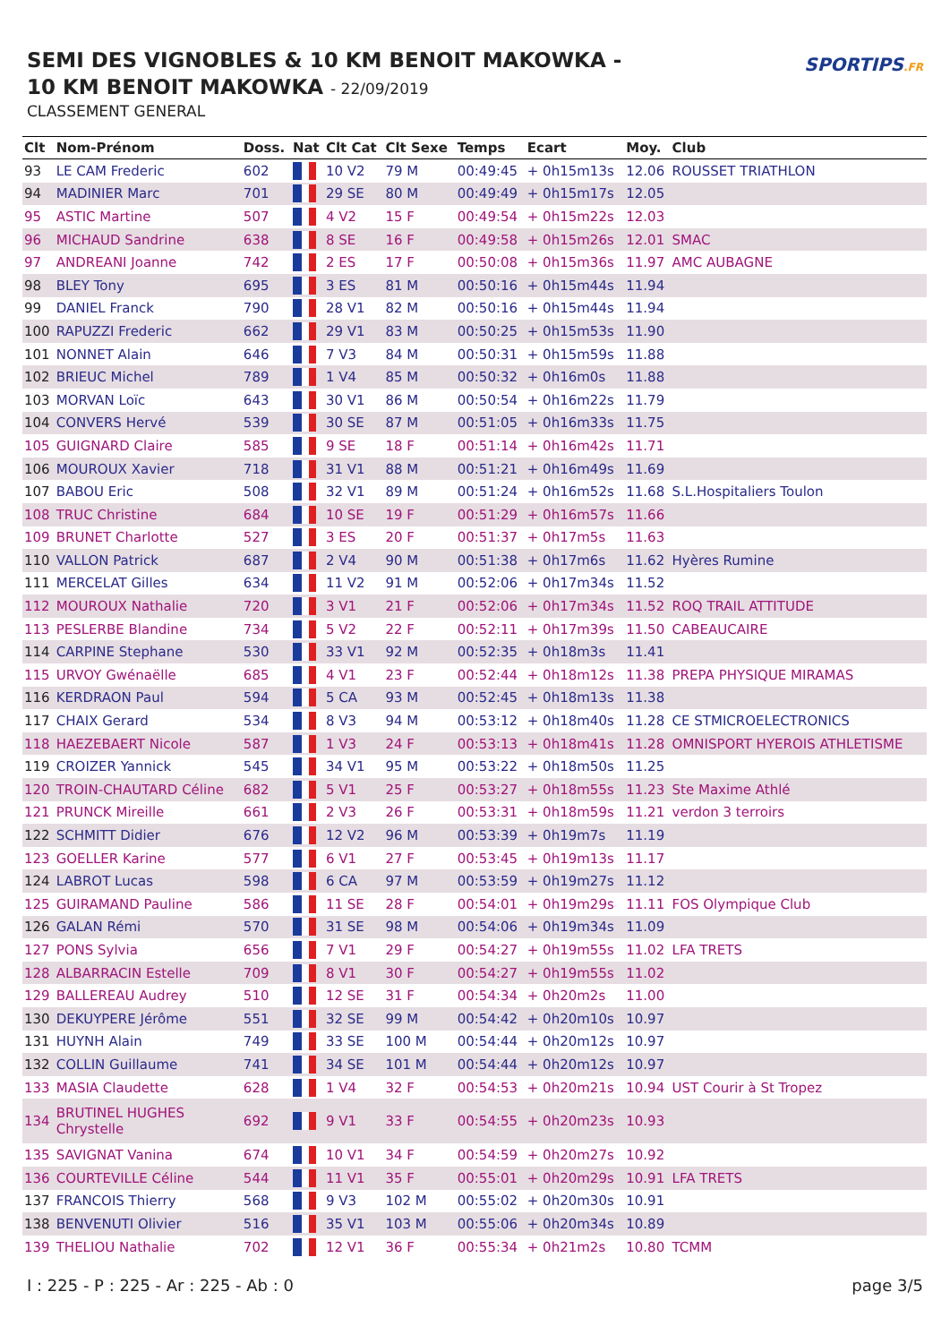SEMI DES VIGNOBLES & 10 KM BENOIT MAKOWKA -
10 KM BENOIT MAKOWKA - 22/09/2019
CLASSEMENT GENERAL
SPORTIPS.FR
| Clt | Nom-Prénom | Doss. | Nat | Clt Cat | Clt Sexe | Temps | Ecart | Moy. | Club |
| --- | --- | --- | --- | --- | --- | --- | --- | --- | --- |
| 93 | LE CAM Frederic | 602 | | 10 V2 | 79 M | 00:49:45 | + 0h15m13s | 12.06 | ROUSSET TRIATHLON |
| 94 | MADINIER Marc | 701 | | 29 SE | 80 M | 00:49:49 | + 0h15m17s | 12.05 | |
| 95 | ASTIC Martine | 507 | | 4 V2 | 15 F | 00:49:54 | + 0h15m22s | 12.03 | |
| 96 | MICHAUD Sandrine | 638 | | 8 SE | 16 F | 00:49:58 | + 0h15m26s | 12.01 | SMAC |
| 97 | ANDREANI Joanne | 742 | | 2 ES | 17 F | 00:50:08 | + 0h15m36s | 11.97 | AMC AUBAGNE |
| 98 | BLEY Tony | 695 | | 3 ES | 81 M | 00:50:16 | + 0h15m44s | 11.94 | |
| 99 | DANIEL Franck | 790 | | 28 V1 | 82 M | 00:50:16 | + 0h15m44s | 11.94 | |
| 100 | RAPUZZI Frederic | 662 | | 29 V1 | 83 M | 00:50:25 | + 0h15m53s | 11.90 | |
| 101 | NONNET Alain | 646 | | 7 V3 | 84 M | 00:50:31 | + 0h15m59s | 11.88 | |
| 102 | BRIEUC Michel | 789 | | 1 V4 | 85 M | 00:50:32 | + 0h16m0s | 11.88 | |
| 103 | MORVAN Loïc | 643 | | 30 V1 | 86 M | 00:50:54 | + 0h16m22s | 11.79 | |
| 104 | CONVERS Hervé | 539 | | 30 SE | 87 M | 00:51:05 | + 0h16m33s | 11.75 | |
| 105 | GUIGNARD Claire | 585 | | 9 SE | 18 F | 00:51:14 | + 0h16m42s | 11.71 | |
| 106 | MOUROUX Xavier | 718 | | 31 V1 | 88 M | 00:51:21 | + 0h16m49s | 11.69 | |
| 107 | BABOU Eric | 508 | | 32 V1 | 89 M | 00:51:24 | + 0h16m52s | 11.68 | S.L.Hospitaliers Toulon |
| 108 | TRUC Christine | 684 | | 10 SE | 19 F | 00:51:29 | + 0h16m57s | 11.66 | |
| 109 | BRUNET Charlotte | 527 | | 3 ES | 20 F | 00:51:37 | + 0h17m5s | 11.63 | |
| 110 | VALLON Patrick | 687 | | 2 V4 | 90 M | 00:51:38 | + 0h17m6s | 11.62 | Hyères Rumine |
| 111 | MERCELAT Gilles | 634 | | 11 V2 | 91 M | 00:52:06 | + 0h17m34s | 11.52 | |
| 112 | MOUROUX Nathalie | 720 | | 3 V1 | 21 F | 00:52:06 | + 0h17m34s | 11.52 | ROQ TRAIL ATTITUDE |
| 113 | PESLERBE Blandine | 734 | | 5 V2 | 22 F | 00:52:11 | + 0h17m39s | 11.50 | CABEAUCAIRE |
| 114 | CARPINE Stephane | 530 | | 33 V1 | 92 M | 00:52:35 | + 0h18m3s | 11.41 | |
| 115 | URVOY Gwénaëlle | 685 | | 4 V1 | 23 F | 00:52:44 | + 0h18m12s | 11.38 | PREPA PHYSIQUE MIRAMAS |
| 116 | KERDRAON Paul | 594 | | 5 CA | 93 M | 00:52:45 | + 0h18m13s | 11.38 | |
| 117 | CHAIX Gerard | 534 | | 8 V3 | 94 M | 00:53:12 | + 0h18m40s | 11.28 | CE STMICROELECTRONICS |
| 118 | HAEZEBAERT Nicole | 587 | | 1 V3 | 24 F | 00:53:13 | + 0h18m41s | 11.28 | OMNISPORT HYEROIS ATHLETISME |
| 119 | CROIZER Yannick | 545 | | 34 V1 | 95 M | 00:53:22 | + 0h18m50s | 11.25 | |
| 120 | TROIN-CHAUTARD Céline | 682 | | 5 V1 | 25 F | 00:53:27 | + 0h18m55s | 11.23 | Ste Maxime Athlé |
| 121 | PRUNCK Mireille | 661 | | 2 V3 | 26 F | 00:53:31 | + 0h18m59s | 11.21 | verdon 3 terroirs |
| 122 | SCHMITT Didier | 676 | | 12 V2 | 96 M | 00:53:39 | + 0h19m7s | 11.19 | |
| 123 | GOELLER Karine | 577 | | 6 V1 | 27 F | 00:53:45 | + 0h19m13s | 11.17 | |
| 124 | LABROT Lucas | 598 | | 6 CA | 97 M | 00:53:59 | + 0h19m27s | 11.12 | |
| 125 | GUIRAMAND Pauline | 586 | | 11 SE | 28 F | 00:54:01 | + 0h19m29s | 11.11 | FOS Olympique Club |
| 126 | GALAN Rémi | 570 | | 31 SE | 98 M | 00:54:06 | + 0h19m34s | 11.09 | |
| 127 | PONS Sylvia | 656 | | 7 V1 | 29 F | 00:54:27 | + 0h19m55s | 11.02 | LFA TRETS |
| 128 | ALBARRACIN Estelle | 709 | | 8 V1 | 30 F | 00:54:27 | + 0h19m55s | 11.02 | |
| 129 | BALLEREAU Audrey | 510 | | 12 SE | 31 F | 00:54:34 | + 0h20m2s | 11.00 | |
| 130 | DEKUYPERE Jérôme | 551 | | 32 SE | 99 M | 00:54:42 | + 0h20m10s | 10.97 | |
| 131 | HUYNH Alain | 749 | | 33 SE | 100 M | 00:54:44 | + 0h20m12s | 10.97 | |
| 132 | COLLIN Guillaume | 741 | | 34 SE | 101 M | 00:54:44 | + 0h20m12s | 10.97 | |
| 133 | MASIA Claudette | 628 | | 1 V4 | 32 F | 00:54:53 | + 0h20m21s | 10.94 | UST Courir à St Tropez |
| 134 | BRUTINEL HUGHES Chrystelle | 692 | | 9 V1 | 33 F | 00:54:55 | + 0h20m23s | 10.93 | |
| 135 | SAVIGNAT Vanina | 674 | | 10 V1 | 34 F | 00:54:59 | + 0h20m27s | 10.92 | |
| 136 | COURTEVILLE Céline | 544 | | 11 V1 | 35 F | 00:55:01 | + 0h20m29s | 10.91 | LFA TRETS |
| 137 | FRANCOIS Thierry | 568 | | 9 V3 | 102 M | 00:55:02 | + 0h20m30s | 10.91 | |
| 138 | BENVENUTI Olivier | 516 | | 35 V1 | 103 M | 00:55:06 | + 0h20m34s | 10.89 | |
| 139 | THELIOU Nathalie | 702 | | 12 V1 | 36 F | 00:55:34 | + 0h21m2s | 10.80 | TCMM |
I : 225 - P : 225 - Ar : 225 - Ab : 0 page 3/5